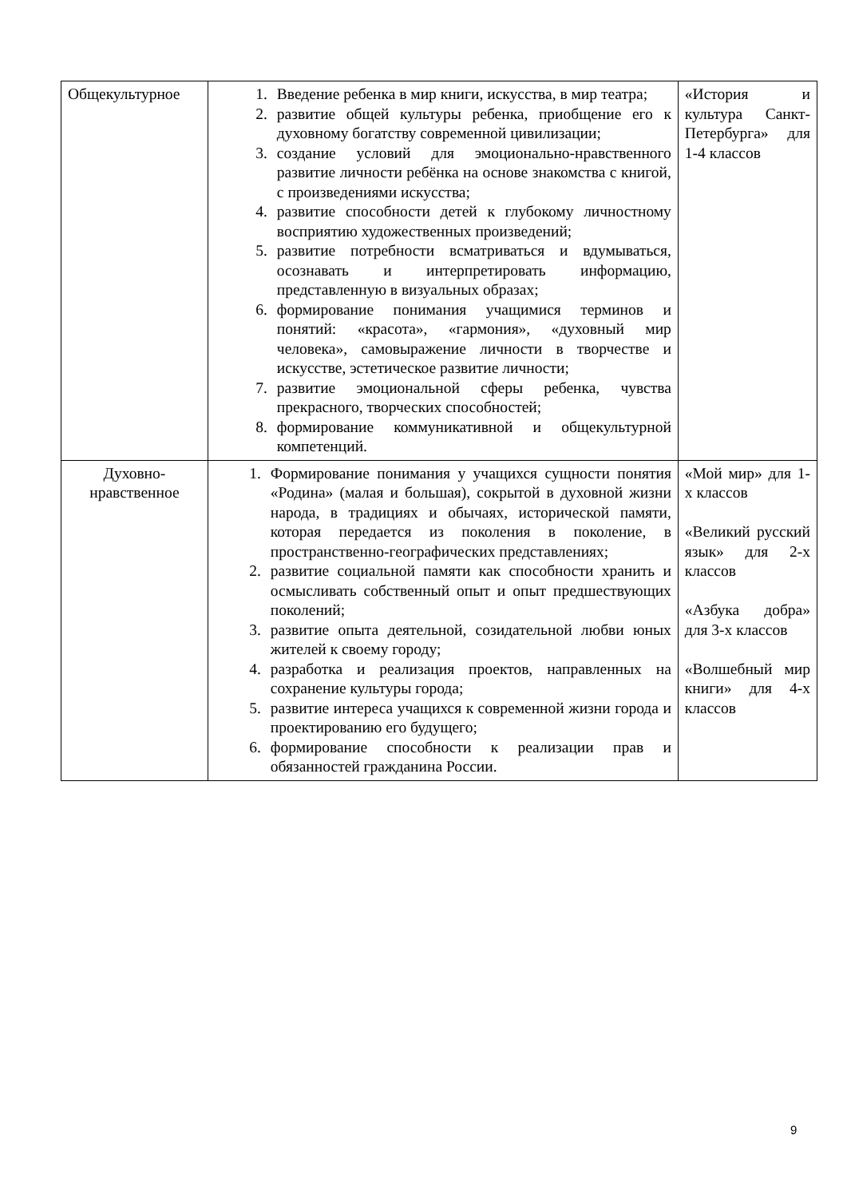| Общекультурное | 1. Введение ребенка в мир книги, искусства, в мир театра; 2. развитие общей культуры ребенка, приобщение его к духовному богатству современной цивилизации; 3. создание условий для эмоционально-нравственного развитие личности ребёнка на основе знакомства с книгой, с произведениями искусства; 4. развитие способности детей к глубокому личностному восприятию художественных произведений; 5. развитие потребности всматриваться и вдумываться, осознавать и интерпретировать информацию, представленную в визуальных образах; 6. формирование понимания учащимися терминов и понятий: «красота», «гармония», «духовный мир человека», самовыражение личности в творчестве и искусстве, эстетическое развитие личности; 7. развитие эмоциональной сферы ребенка, чувства прекрасного, творческих способностей; 8. формирование коммуникативной и общекультурной компетенций. | «История и культура Санкт-Петербурга» для 1-4 классов |
| Духовно-нравственное | 1. Формирование понимания у учащихся сущности понятия «Родина» (малая и большая), сокрытой в духовной жизни народа, в традициях и обычаях, исторической памяти, которая передается из поколения в поколение, в пространственно-географических представлениях; 2. развитие социальной памяти как способности хранить и осмысливать собственный опыт и опыт предшествующих поколений; 3. развитие опыта деятельной, созидательной любви юных жителей к своему городу; 4. разработка и реализация проектов, направленных на сохранение культуры города; 5. развитие интереса учащихся к современной жизни города и проектированию его будущего; 6. формирование способности к реализации прав и обязанностей гражданина России. | «Мой мир» для 1-х классов «Великий русский язык» для 2-х классов «Азбука добра» для 3-х классов «Волшебный мир книги» для 4-х классов |
9